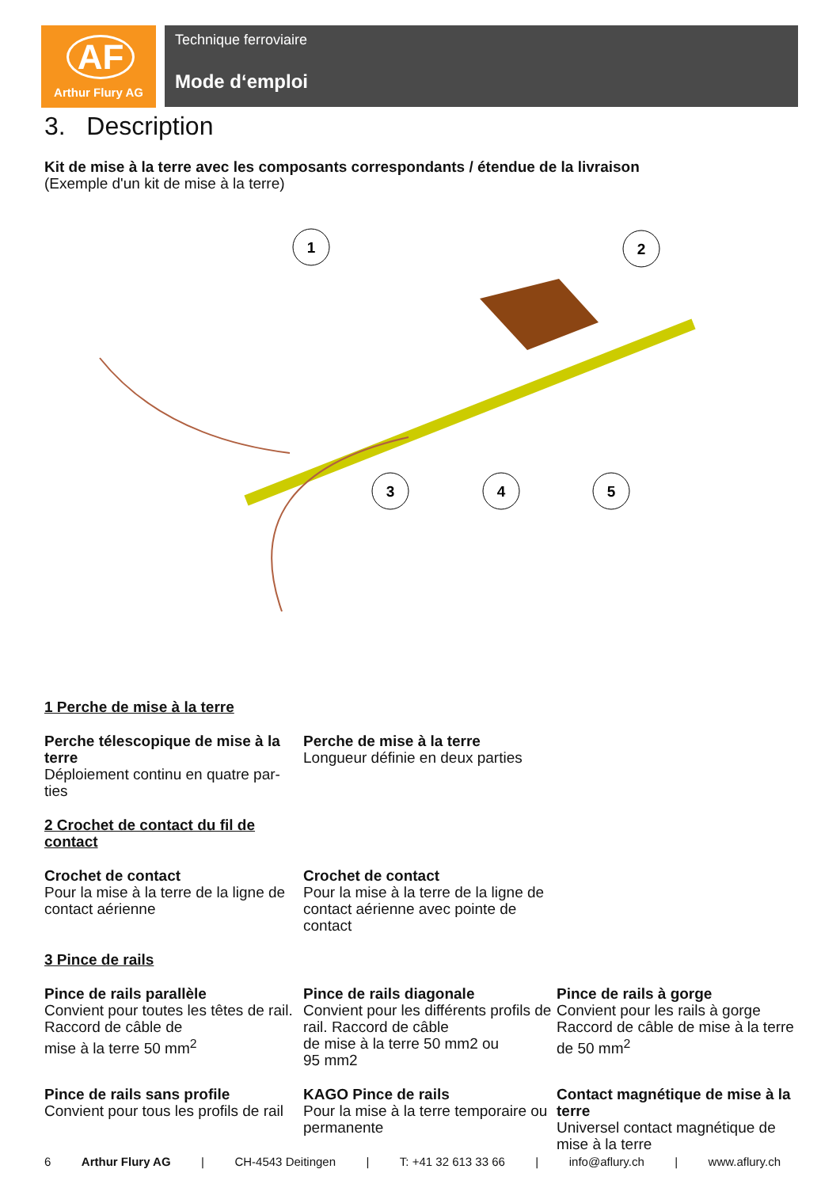AF
Arthur Flury AG
Technique ferroviaire
Mode d‘emploi
3. Description
Kit de mise à la terre avec les composants correspondants / étendue de la livraison
(Exemple d'un kit de mise à la terre)
1
2
3
4
5
1 Perche de mise à la terre
Perche télescopique de mise à la terre
Déploiement continu en quatre par-ties
Perche de mise à la terre
Longueur définie en deux parties
2 Crochet de contact du fil de
contact
Crochet de contact
Pour la mise à la terre de la ligne de contact aérienne
Crochet de contact
Pour la mise à la terre de la ligne de contact aérienne avec pointe de contact
3 Pince de rails
Pince de rails parallèle
Convient pour toutes les têtes de rail. Raccord de câble de
mise à la terre 50 mm<sup>2</sup>
Pince de rails diagonale
Convient pour les différents profils de rail. Raccord de câble
de mise à la terre 50 mm2 ou
95 mm2
Pince de rails à gorge
Convient pour les rails à gorge Raccord de câble de mise à la terre de 50 mm<sup>2</sup>
Pince de rails sans profile
Convient pour tous les profils de rail
KAGO Pince de rails
Pour la mise à la terre temporaire ou permanente
Contact magnétique de mise à la terre
Universel contact magnétique de mise à la terre
6 Arthur Flury AG | CH-4543 Deitingen | T: +41 32 613 33 66 | info@aflury.ch | www.aflury.ch